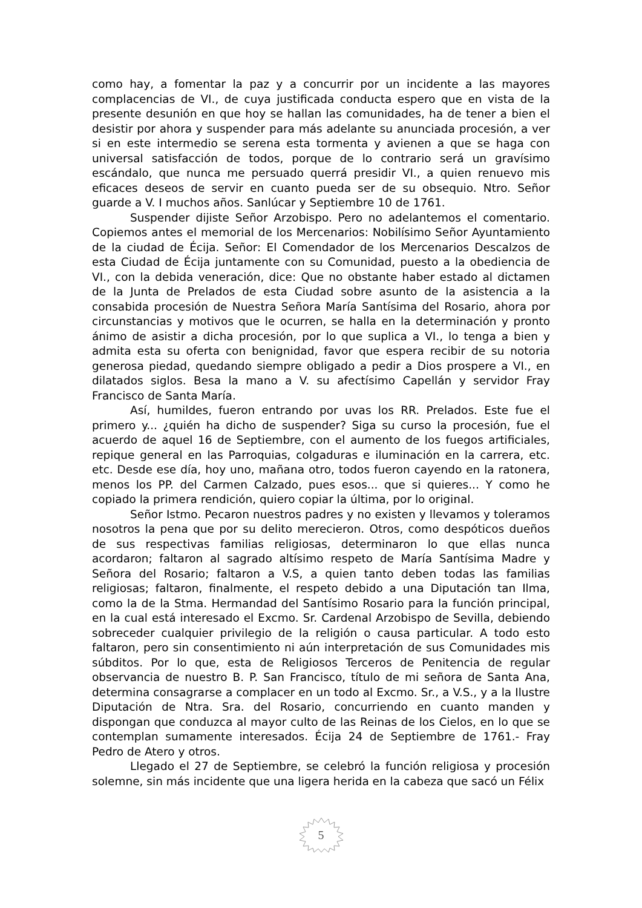como hay, a fomentar la paz y a concurrir por un incidente a las mayores complacencias de VI., de cuya justificada conducta espero que en vista de la presente desunión en que hoy se hallan las comunidades, ha de tener a bien el desistir por ahora y suspender para más adelante su anunciada procesión, a ver si en este intermedio se serena esta tormenta y avienen a que se haga con universal satisfacción de todos, porque de lo contrario será un gravísimo escándalo, que nunca me persuado querrá presidir VI., a quien renuevo mis eficaces deseos de servir en cuanto pueda ser de su obsequio. Ntro. Señor guarde a V. I muchos años. Sanlúcar y Septiembre 10 de 1761.
Suspender dijiste Señor Arzobispo. Pero no adelantemos el comentario. Copiemos antes el memorial de los Mercenarios: Nobilísimo Señor Ayuntamiento de la ciudad de Écija. Señor: El Comendador de los Mercenarios Descalzos de esta Ciudad de Écija juntamente con su Comunidad, puesto a la obediencia de VI., con la debida veneración, dice: Que no obstante haber estado al dictamen de la Junta de Prelados de esta Ciudad sobre asunto de la asistencia a la consabida procesión de Nuestra Señora María Santísima del Rosario, ahora por circunstancias y motivos que le ocurren, se halla en la determinación y pronto ánimo de asistir a dicha procesión, por lo que suplica a VI., lo tenga a bien y admita esta su oferta con benignidad, favor que espera recibir de su notoria generosa piedad, quedando siempre obligado a pedir a Dios prospere a VI., en dilatados siglos. Besa la mano a V. su afectísimo Capellán y servidor Fray Francisco de Santa María.
Así, humildes, fueron entrando por uvas los RR. Prelados. Este fue el primero y... ¿quién ha dicho de suspender? Siga su curso la procesión, fue el acuerdo de aquel 16 de Septiembre, con el aumento de los fuegos artificiales, repique general en las Parroquias, colgaduras e iluminación en la carrera, etc. etc. Desde ese día, hoy uno, mañana otro, todos fueron cayendo en la ratonera, menos los PP. del Carmen Calzado, pues esos... que si quieres... Y como he copiado la primera rendición, quiero copiar la última, por lo original.
Señor Istmo. Pecaron nuestros padres y no existen y llevamos y toleramos nosotros la pena que por su delito merecieron. Otros, como despóticos dueños de sus respectivas familias religiosas, determinaron lo que ellas nunca acordaron; faltaron al sagrado altísimo respeto de María Santísima Madre y Señora del Rosario; faltaron a V.S, a quien tanto deben todas las familias religiosas; faltaron, finalmente, el respeto debido a una Diputación tan Ilma, como la de la Stma. Hermandad del Santísimo Rosario para la función principal, en la cual está interesado el Excmo. Sr. Cardenal Arzobispo de Sevilla, debiendo sobreceder cualquier privilegio de la religión o causa particular. A todo esto faltaron, pero sin consentimiento ni aún interpretación de sus Comunidades mis súbditos. Por lo que, esta de Religiosos Terceros de Penitencia de regular observancia de nuestro B. P. San Francisco, título de mi señora de Santa Ana, determina consagrarse a complacer en un todo al Excmo. Sr., a V.S., y a la Ilustre Diputación de Ntra. Sra. del Rosario, concurriendo en cuanto manden y dispongan que conduzca al mayor culto de las Reinas de los Cielos, en lo que se contemplan sumamente interesados. Écija 24 de Septiembre de 1761.- Fray Pedro de Atero y otros.
Llegado el 27 de Septiembre, se celebró la función religiosa y procesión solemne, sin más incidente que una ligera herida en la cabeza que sacó un Félix
5